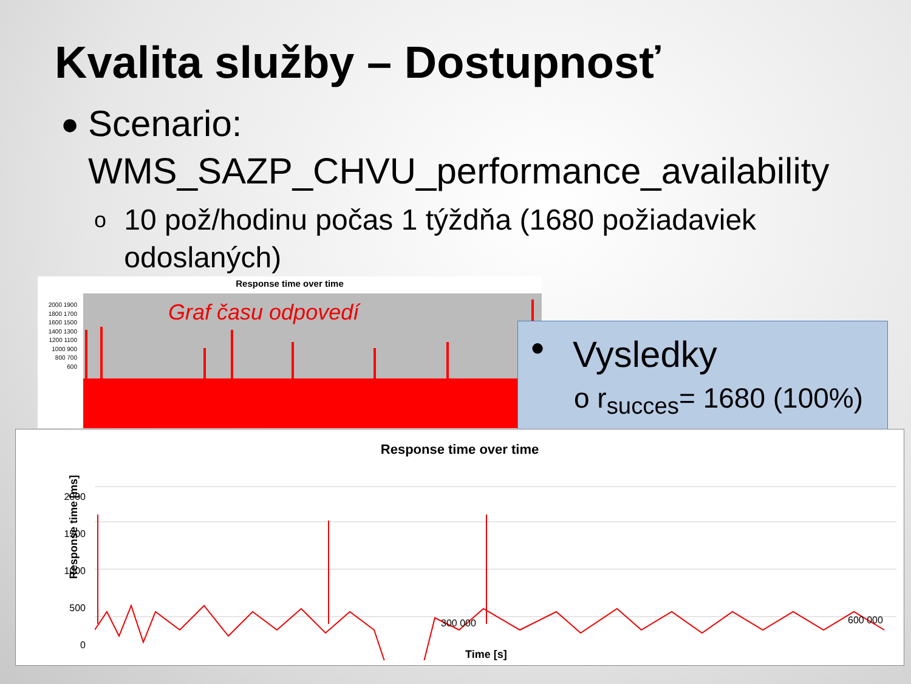Kvalita služby – Dostupnosť
●
Scenario:
WMS_SAZP_CHVU_performance_availability
o
10 pož/hodinu počas 1 týždňa (1680 požiadaviek odoslaných)
Response time over time
2000 1900 1800 1700 1600 1500 1400 1300 1200 1100 1000 900 800 700 600
Graf času odpovedí
● Vysledky
o r<sub>succes</sub>= 1680 (100%)
Response time over time
Response time [ms]
2000
1500
1000
500
0
300 000 600 000
Time [s]